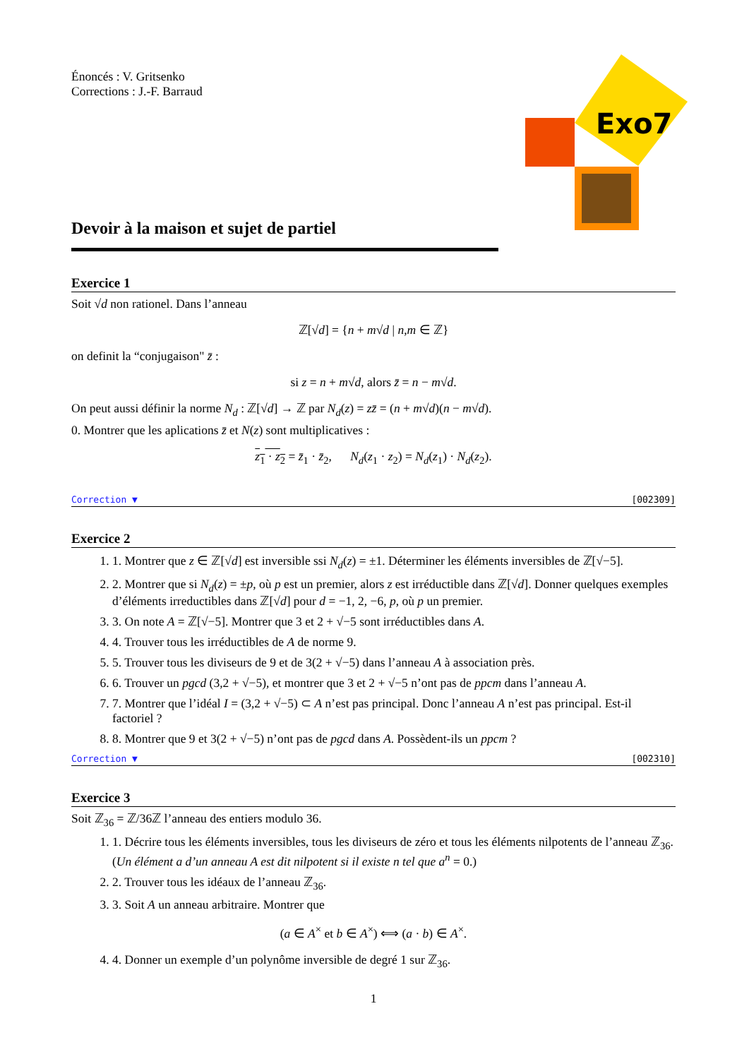Exo7
Énoncés : V. Gritsenko
Corrections : J.-F. Barraud
Devoir à la maison et sujet de partiel
Exercice 1
Soit √d non rationel. Dans l’anneau
ℤ[√d] = {n + m√d | n,m ∈ ℤ}
on definit la “conjugaison" z̄ :
si z = n + m√d, alors z̄ = n − m√d.
On peut aussi définir la norme N<sub>d</sub> : ℤ[√d] → ℤ par N<sub>d</sub>(z) = zz̄ = (n + m√d)(n − m√d).
0. Montrer que les aplications z̄ et N(z) sont multiplicatives :
z<sub>1</sub> · z<sub>2</sub> = z̄<sub>1</sub> · z̄<sub>2</sub>, N<sub>d</sub>(z<sub>1</sub> · z<sub>2</sub>) = N<sub>d</sub>(z<sub>1</sub>) · N<sub>d</sub>(z<sub>2</sub>).
Correction ▼ [002309]
Exercice 2
1. 1. Montrer que z ∈ ℤ[√d] est inversible ssi N<sub>d</sub>(z) = ±1. Déterminer les éléments inversibles de ℤ[√−5].
2. 2. Montrer que si N<sub>d</sub>(z) = ±p, où p est un premier, alors z est irréductible dans ℤ[√d]. Donner quelques exemples d’éléments irreductibles dans ℤ[√d] pour d = −1, 2, −6, p, où p un premier.
3. 3. On note A = ℤ[√−5]. Montrer que 3 et 2 + √−5 sont irréductibles dans A.
4. 4. Trouver tous les irréductibles de A de norme 9.
5. 5. Trouver tous les diviseurs de 9 et de 3(2 + √−5) dans l’anneau A à association près.
6. 6. Trouver un pgcd (3,2 + √−5), et montrer que 3 et 2 + √−5 n’ont pas de ppcm dans l’anneau A.
7. 7. Montrer que l’idéal I = (3,2 + √−5) ⊂ A n’est pas principal. Donc l’anneau A n’est pas principal. Est-il factoriel ?
8. 8. Montrer que 9 et 3(2 + √−5) n’ont pas de pgcd dans A. Possèdent-ils un ppcm ?
Correction ▼ [002310]
Exercice 3
Soit ℤ<sub>36</sub> = ℤ/36ℤ l’anneau des entiers modulo 36.
1. 1. Décrire tous les éléments inversibles, tous les diviseurs de zéro et tous les éléments nilpotents de l’anneau ℤ<sub>36</sub>. (Un élément a d’un anneau A est dit nilpotent si il existe n tel que a<sup>n</sup> = 0.)
2. 2. Trouver tous les idéaux de l’anneau ℤ<sub>36</sub>.
3. 3. Soit A un anneau arbitraire. Montrer que
(a ∈ A<sup>×</sup> et b ∈ A<sup>×</sup>) ⟺ (a · b) ∈ A<sup>×</sup>.
4. 4. Donner un exemple d’un polynôme inversible de degré 1 sur ℤ<sub>36</sub>.
1